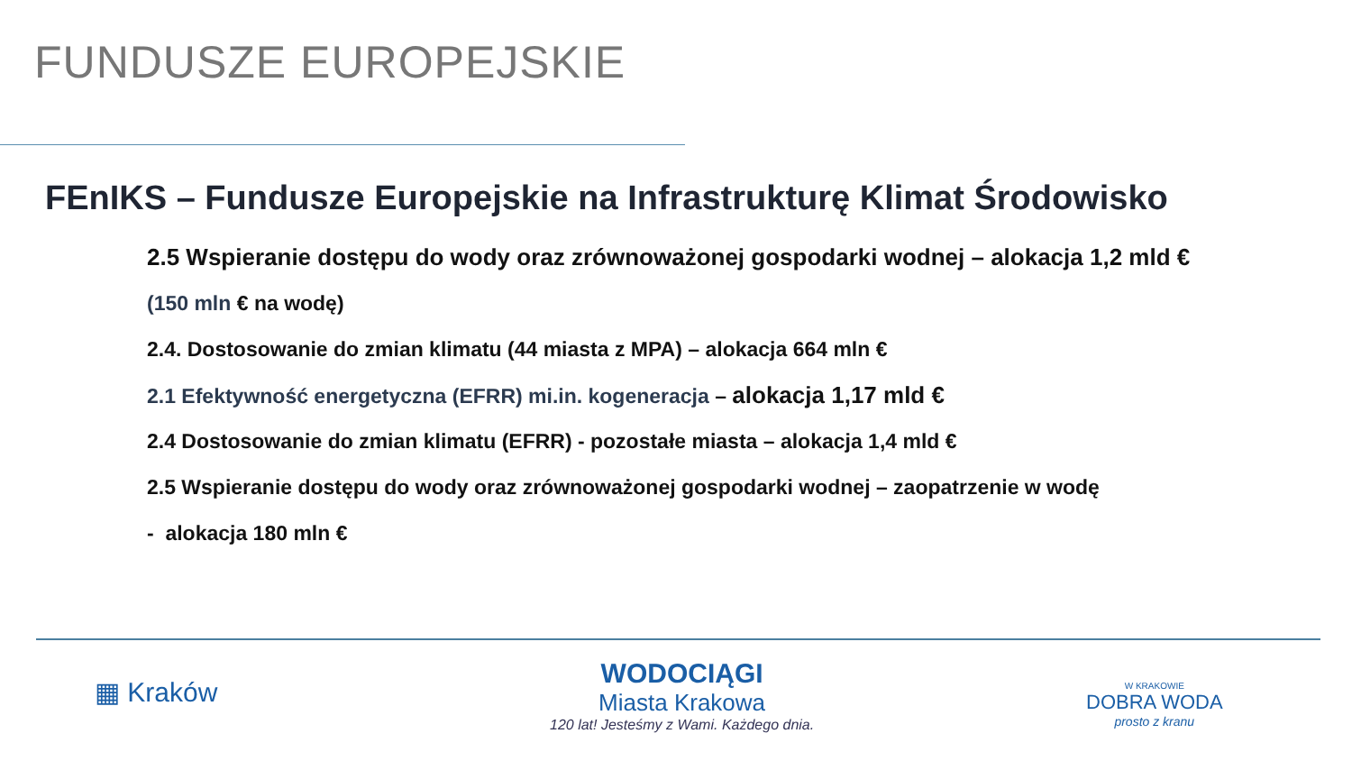FUNDUSZE EUROPEJSKIE
FEnIKS – Fundusze Europejskie na Infrastrukturę Klimat Środowisko
2.5 Wspieranie dostępu do wody oraz zrównoważonej gospodarki wodnej – alokacja 1,2 mld €
(150 mln € na wodę)
2.4. Dostosowanie do zmian klimatu (44 miasta z MPA) – alokacja 664 mln €
2.1 Efektywność energetyczna (EFRR) mi.in. kogeneracja – alokacja 1,17 mld €
2.4 Dostosowanie do zmian klimatu (EFRR) - pozostałe miasta – alokacja 1,4 mld €
2.5 Wspieranie dostępu do wody oraz zrównoważonej gospodarki wodnej – zaopatrzenie w wodę
- alokacja 180 mln €
▦ Kraków
WODOCIĄGI
Miasta Krakowa
120 lat! Jesteśmy z Wami. Każdego dnia.
W KRAKOWIE
DOBRA WODA
prosto z kranu